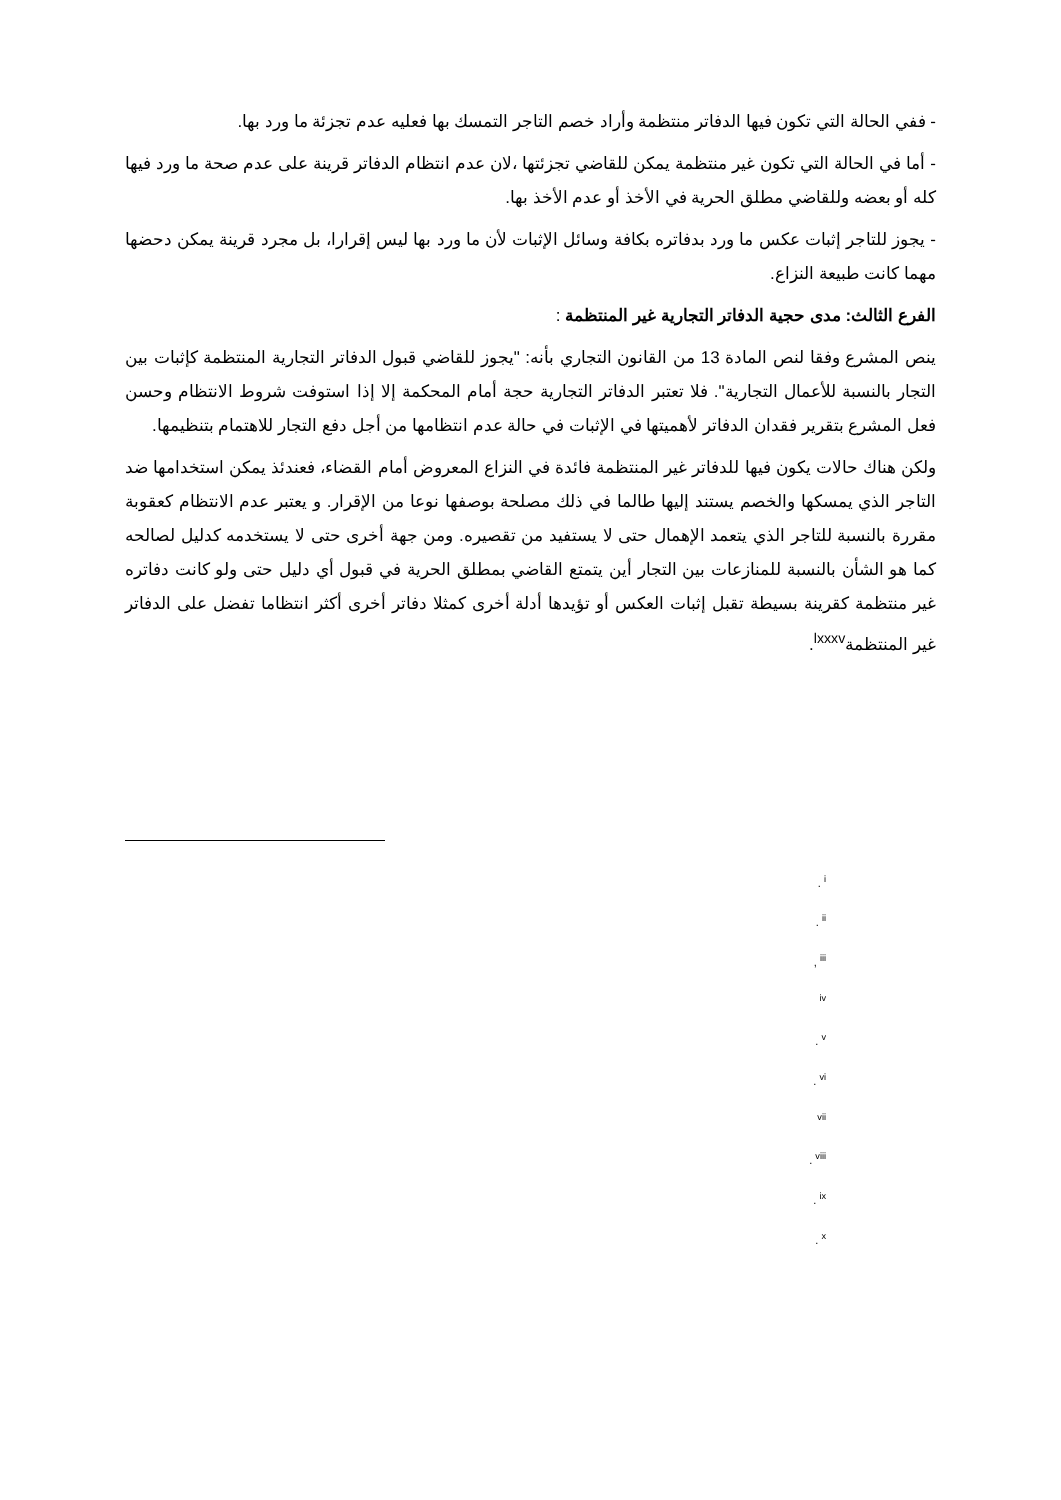- ففي الحالة التي تكون فيها الدفاتر منتظمة وأراد خصم التاجر التمسك بها فعليه عدم تجزئة ما ورد بها.
- أما في الحالة التي تكون غير منتظمة يمكن للقاضي تجزئتها ،لان عدم انتظام الدفاتر قرينة على عدم صحة ما ورد فيها كله أو بعضه وللقاضي مطلق الحرية في الأخذ أو عدم الأخذ بها.
- يجوز للتاجر إثبات عكس ما ورد بدفاتره بكافة وسائل الإثبات لأن ما ورد بها ليس إقرارا، بل مجرد قرينة يمكن دحضها مهما كانت طبيعة النزاع.
الفرع الثالث: مدى حجية الدفاتر التجارية غير المنتظمة :
ينص المشرع وفقا لنص المادة 13 من القانون التجاري بأنه: "يجوز للقاضي قبول الدفاتر التجارية المنتظمة كإثبات بين التجار بالنسبة للأعمال التجارية". فلا تعتبر الدفاتر التجارية حجة أمام المحكمة إلا إذا استوفت شروط الانتظام وحسن فعل المشرع بتقرير فقدان الدفاتر لأهميتها في الإثبات في حالة عدم انتظامها من أجل دفع التجار للاهتمام بتنظيمها.
ولكن هناك حالات يكون فيها للدفاتر غير المنتظمة فائدة في النزاع المعروض أمام القضاء، فعندئذ يمكن استخدامها ضد التاجر الذي يمسكها والخصم يستند إليها طالما في ذلك مصلحة بوصفها نوعا من الإقرار. و يعتبر عدم الانتظام كعقوبة مقررة بالنسبة للتاجر الذي يتعمد الإهمال حتى لا يستفيد من تقصيره. ومن جهة أخرى حتى لا يستخدمه كدليل لصالحه كما هو الشأن بالنسبة للمنازعات بين التجار أين يتمتع القاضي بمطلق الحرية في قبول أي دليل حتى ولو كانت دفاتره غير منتظمة كقرينة بسيطة تقبل إثبات العكس أو تؤيدها أدلة أخرى كمثلا دفاتر أخرى أكثر انتظاما تفضل على الدفاتر غير المنتظمة<sup>lxxxv</sup>.
. <sup>i</sup>
. <sup>ii</sup>
, <sup>iii</sup>
<sup>iv</sup>
. <sup>v</sup>
. <sup>vi</sup>
<sup>vii</sup>
. <sup>viii</sup>
. <sup>ix</sup>
. <sup>x</sup>